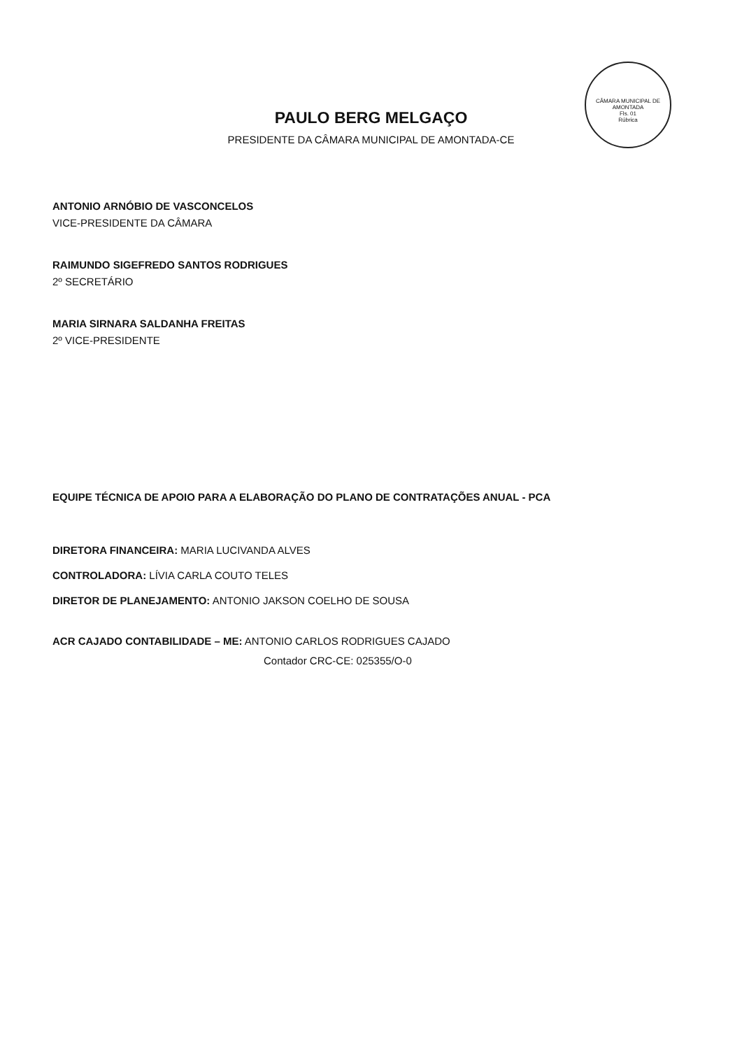CÂMARA MUNICIPAL DE AMONTADA
Fls. 01
Rúbrica
PAULO BERG MELGAÇO
PRESIDENTE DA CÂMARA MUNICIPAL DE AMONTADA-CE
ANTONIO ARNÓBIO DE VASCONCELOS
VICE-PRESIDENTE DA CÂMARA
RAIMUNDO SIGEFREDO SANTOS RODRIGUES
2º SECRETÁRIO
MARIA SIRNARA SALDANHA FREITAS
2º VICE-PRESIDENTE
EQUIPE TÉCNICA DE APOIO PARA A ELABORAÇÃO DO PLANO DE CONTRATAÇÕES ANUAL - PCA
DIRETORA FINANCEIRA: MARIA LUCIVANDA ALVES
CONTROLADORA: LÍVIA CARLA COUTO TELES
DIRETOR DE PLANEJAMENTO: ANTONIO JAKSON COELHO DE SOUSA
ACR CAJADO CONTABILIDADE – ME: ANTONIO CARLOS RODRIGUES CAJADO
Contador CRC-CE: 025355/O-0